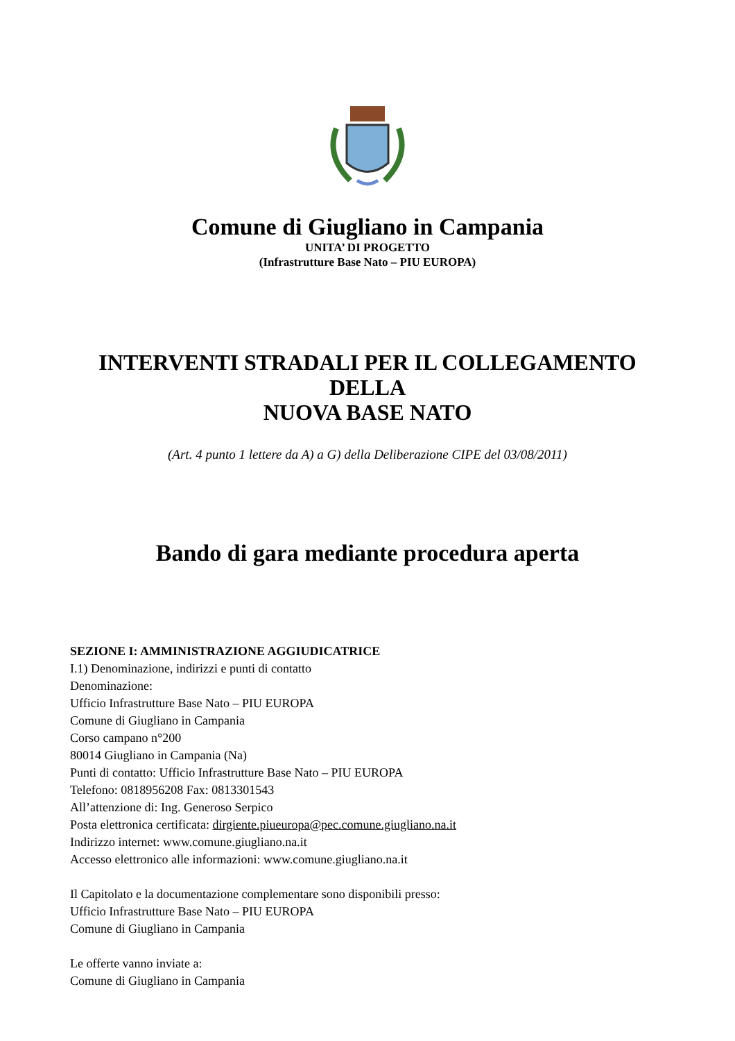Comune di Giugliano in Campania
UNITA’ DI PROGETTO
(Infrastrutture Base Nato – PIU EUROPA)
INTERVENTI STRADALI PER IL COLLEGAMENTO
DELLA
NUOVA BASE NATO
(Art. 4 punto 1 lettere da A) a G) della Deliberazione CIPE del 03/08/2011)
Bando di gara mediante procedura aperta
SEZIONE I: AMMINISTRAZIONE AGGIUDICATRICE
I.1) Denominazione, indirizzi e punti di contatto
Denominazione:
Ufficio Infrastrutture Base Nato – PIU EUROPA
Comune di Giugliano in Campania
Corso campano n°200
80014 Giugliano in Campania (Na)
Punti di contatto: Ufficio Infrastrutture Base Nato – PIU EUROPA
Telefono: 0818956208 Fax: 0813301543
All’attenzione di: Ing. Generoso Serpico
Posta elettronica certificata: dirgiente.piueuropa@pec.comune.giugliano.na.it
Indirizzo internet: www.comune.giugliano.na.it
Accesso elettronico alle informazioni: www.comune.giugliano.na.it
Il Capitolato e la documentazione complementare sono disponibili presso:
Ufficio Infrastrutture Base Nato – PIU EUROPA
Comune di Giugliano in Campania
Le offerte vanno inviate a:
Comune di Giugliano in Campania